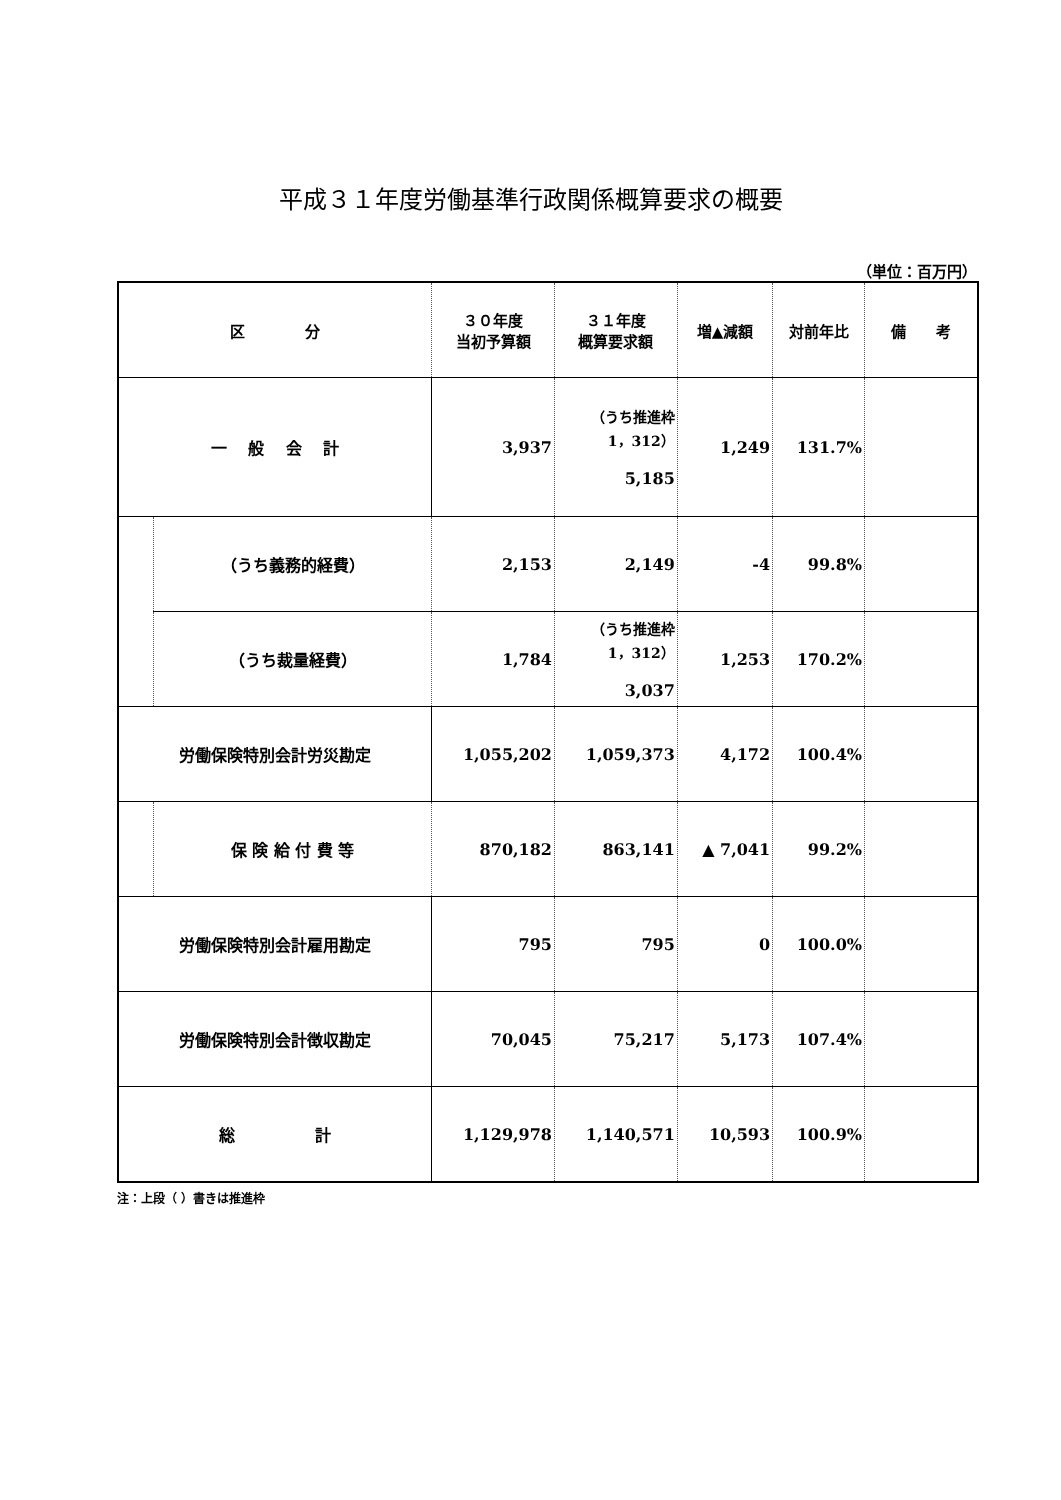平成３１年度労働基準行政関係概算要求の概要
（単位：百万円）
| 区 分 | | ３０年度 当初予算額 | ３１年度 概算要求額 | 増▲減額 | 対前年比 | 備 考 |
| --- | --- | --- | --- | --- | --- | --- |
| 一 般 会 計 | | 3,937 | （うち推進枠 1，312） 5,185 | 1,249 | 131.7% | |
| | （うち義務的経費） | 2,153 | 2,149 | -4 | 99.8% | |
| | （うち裁量経費） | 1,784 | （うち推進枠 1，312） 3,037 | 1,253 | 170.2% | |
| 労働保険特別会計労災勘定 | | 1,055,202 | 1,059,373 | 4,172 | 100.4% | |
| | 保 険 給 付 費 等 | 870,182 | 863,141 | ▲ 7,041 | 99.2% | |
| 労働保険特別会計雇用勘定 | | 795 | 795 | 0 | 100.0% | |
| 労働保険特別会計徴収勘定 | | 70,045 | 75,217 | 5,173 | 107.4% | |
| 総 計 | | 1,129,978 | 1,140,571 | 10,593 | 100.9% | |
注：上段（ ）書きは推進枠